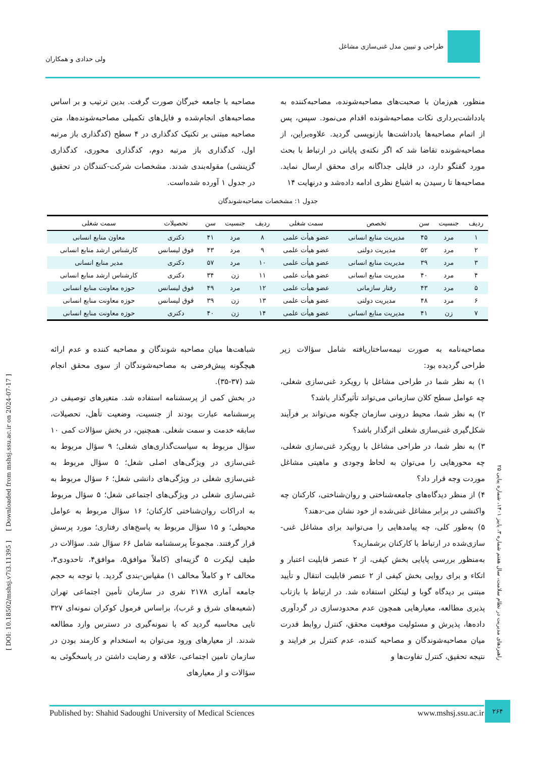طراحی و تبیین مدل غنی‌سازی مشاغل
ولی حدادی و همکاران
منظور، هم‌زمان با صحبت‌های مصاحبه‌شونده، مصاحبه‌کننده به یادداشت‌برداری نکات مصاحبه‌شونده اقدام می‌نمود. سپس، پس از اتمام مصاحبه‌ها یادداشت‌ها بازنویسی گردید. علاوه‌براین، از مصاحبه‌شونده تقاضا شد که اگر نکته‌ی پایانی در ارتباط با بحث مورد گفتگو دارد، در فایلی جداگانه برای محقق ارسال نماید. مصاحبه‌ها تا رسیدن به اشباع نظری ادامه داده‌شد و درنهایت ۱۴
مصاحبه با جامعه خبرگان صورت گرفت. بدین ترتیب و بر اساس مصاحبه‌های انجام‌شده و فایل‌های تکمیلی مصاحبه‌شونده‌ها، متن مصاحبه مبتنی بر تکنیک کدگذاری در ۴ سطح (کدگذاری باز مرتبه اول، کدگذاری باز مرتبه دوم، کدگذاری محوری، کدگذاری گزینشی) مقوله‌بندی شدند. مشخصات شرکت-کنندگان در تحقیق در جدول ۱ آورده شده‌است.
جدول ۱: مشخصات مصاحبه‌شوندگان
| ردیف | جنسیت | سن | تخصص | سمت شغلی | ردیف | جنسیت | سن | تحصیلات | سمت شغلی |
| --- | --- | --- | --- | --- | --- | --- | --- | --- | --- |
| ۱ | مرد | ۴۵ | مدیریت منابع انسانی | عضو هیأت علمی | ۸ | مرد | ۴۱ | دکتری | معاون منابع انسانی |
| ۲ | مرد | ۵۲ | مدیریت دولتی | عضو هیأت علمی | ۹ | مرد | ۴۳ | فوق لیسانس | کارشناس ارشد منابع انسانی |
| ۳ | مرد | ۳۹ | مدیریت منابع انسانی | عضو هیأت علمی | ۱۰ | مرد | ۵۷ | دکتری | مدیر منابع انسانی |
| ۴ | مرد | ۴۰ | مدیریت منابع انسانی | عضو هیأت علمی | ۱۱ | زن | ۳۴ | دکتری | کارشناس ارشد منابع انسانی |
| ۵ | مرد | ۴۳ | رفتار سازمانی | عضو هیأت علمی | ۱۲ | مرد | ۴۹ | فوق لیسانس | حوزه معاونت منابع انسانی |
| ۶ | مرد | ۴۸ | مدیریت دولتی | عضو هیأت علمی | ۱۳ | زن | ۳۹ | فوق لیسانس | حوزه معاونت منابع انسانی |
| ۷ | زن | ۴۱ | مدیریت منابع انسانی | عضو هیأت علمی | ۱۴ | زن | ۴۰ | دکتری | حوزه معاونت منابع انسانی |
مصاحبه‌نامه به صورت نیمه‌ساختاریافته شامل سؤالات زیر طراحی گردیده بود:
۱) به نظر شما در طراحی مشاغل با رویکرد غنی‌سازی شغلی، چه عوامل سطح کلان سازمانی می‌تواند تأثیرگذار باشد؟
۲) به نظر شما، محیط درونی سازمان چگونه می‌تواند بر فرآیند شکل‌گیری غنی‌سازی شغلی اثرگذار باشد؟
۳) به نظر شما، در طراحی مشاغل با رویکرد غنی‌سازی شغلی، چه محورهایی را می‌توان به لحاظ وجودی و ماهیتی مشاغل موردت وجه قرار داد؟
۴) از منظر دیدگاه‌های جامعه‌شناختی و روان‌شناختی، کارکنان چه واکنشی در برابر مشاغل غنی‌شده از خود نشان می-دهند؟
۵) به‌طور کلی، چه پیامدهایی را می‌توانید برای مشاغل غنی-سازی‌شده در ارتباط با کارکنان برشمارید؟
به‌منظور بررسی پایایی بخش کیفی، از ۲ عنصر قابلیت اعتبار و اتکاء و برای روایی بخش کیفی از ۲ عنصر قابلیت انتقال و تأیید مبتنی بر دیدگاه گوبا و لینکلن استفاده شد. در ارتباط با بازتاب پذیری مطالعه، معیارهایی همچون عدم محدودسازی در گردآوری داده‌ها، پذیرش و مسئولیت موقعیت محقق، کنترل روابط قدرت میان مصاحبه‌شوندگان و مصاحبه کننده، عدم کنترل بر فرایند و نتیجه تحقیق، کنترل تفاوت‌ها و
شباهت‌ها میان مصاحبه شوندگان و مصاحبه کننده و عدم ارائه هیچگونه پیش‌فرضی به مصاحبه‌شوندگان از سوی محقق انجام شد (۳۷-۳۵).
در بخش کمی از پرسشنامه استفاده شد. متغیرهای توصیفی در پرسشنامه عبارت بودند از جنسیت، وضعیت تأهل، تحصیلات، سابقه خدمت و سمت شغلی. همچنین، در بخش سؤالات کمی ۱۰ سؤال مربوط به سیاست‌گذاری‌های شغلی؛ ۹ سؤال مربوط به غنی‌سازی در ویژگی‌های اصلی شغل؛ ۵ سؤال مربوط به غنی‌سازی شغلی در ویژگی‌های دانشی شغل؛ ۶ سؤال مربوط به غنی‌سازی شغلی در ویژگی‌های اجتماعی شغل؛ ۵ سؤال مربوط به ادراکات روان‌شناختی کارکنان؛ ۱۶ سؤال مربوط به عوامل محیطی؛ و ۱۵ سؤال مربوط به پاسخ‌های رفتاری؛ مورد پرسش قرار گرفتند. مجموعاً پرسشنامه شامل ۶۶ سؤال شد. سؤالات در طیف لیکرت ۵ گزینه‌ای (کاملاً موافق۵، موافق۴، تاحدودی۳، مخالف ۲ و کاملاً مخالف ۱) مقیاس-بندی گردید. با توجه به حجم جامعه آماری ۲۱۷۸ نفری در سازمان تأمین اجتماعی تهران (شعبه‌های شرق و غرب)، براساس فرمول کوکران نمونه‌ای ۳۲۷ تایی محاسبه گردید که با نمونه‌گیری در دسترس وارد مطالعه شدند. از معیارهای ورود می‌توان به استخدام و کارمند بودن در سازمان تامین اجتماعی، علاقه و رضایت داشتن در پاسخگوئی به سؤالات و از معیارهای
[ DOI: 10.18502/mshsj.v7i3.11395 ] [ Downloaded from mshsj.ssu.ac.ir on 2024-07-17 ]
راهبردهای مدیریت در نظام سلامت، سال هفتم شماره ۳، پاییز ۱۴۰۱، شماره پیاپی ۲۵
Published by: Shahid Sadoughi University of Medical Sciences www.mshsj.ssu.ac.ir
۲۶۴